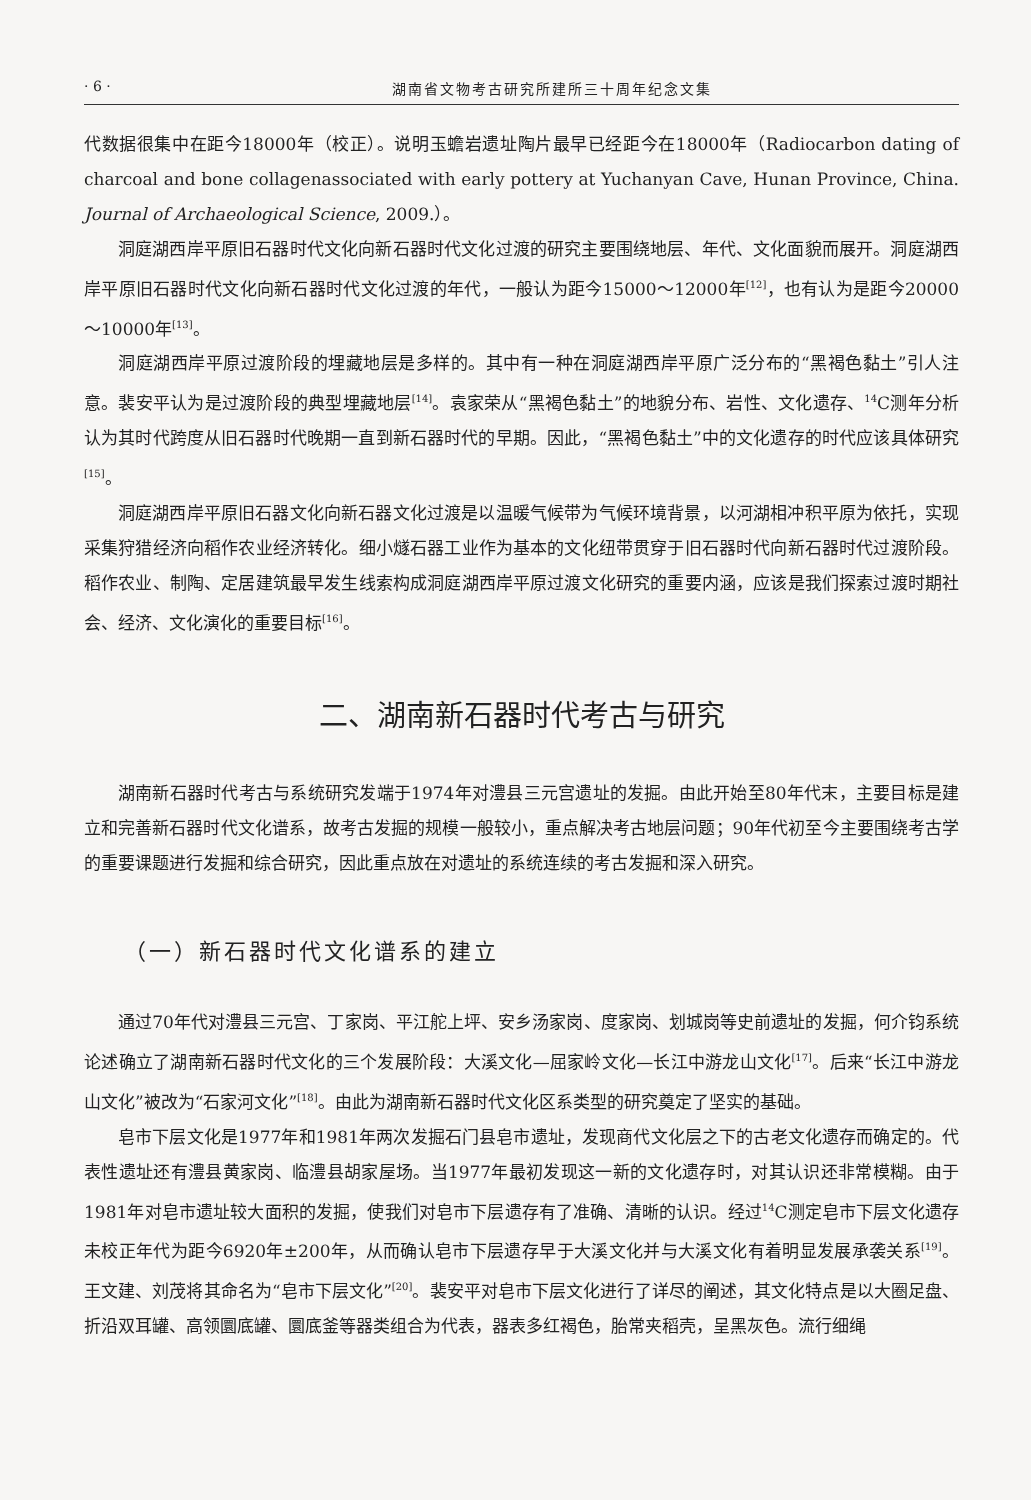· 6 · 湖南省文物考古研究所建所三十周年纪念文集
代数据很集中在距今18000年（校正）。说明玉蟾岩遗址陶片最早已经距今在18000年（Radiocarbon dating of charcoal and bone collagenassociated with early pottery at Yuchanyan Cave, Hunan Province, China. Journal of Archaeological Science, 2009.）。
洞庭湖西岸平原旧石器时代文化向新石器时代文化过渡的研究主要围绕地层、年代、文化面貌而展开。洞庭湖西岸平原旧石器时代文化向新石器时代文化过渡的年代，一般认为距今15000～12000年<sup>[12]</sup>，也有认为是距今20000～10000年<sup>[13]</sup>。
洞庭湖西岸平原过渡阶段的埋藏地层是多样的。其中有一种在洞庭湖西岸平原广泛分布的“黑褐色黏土”引人注意。裴安平认为是过渡阶段的典型埋藏地层<sup>[14]</sup>。袁家荣从“黑褐色黏土”的地貌分布、岩性、文化遗存、<sup>14</sup>C测年分析认为其时代跨度从旧石器时代晚期一直到新石器时代的早期。因此，“黑褐色黏土”中的文化遗存的时代应该具体研究<sup>[15]</sup>。
洞庭湖西岸平原旧石器文化向新石器文化过渡是以温暖气候带为气候环境背景，以河湖相冲积平原为依托，实现采集狩猎经济向稻作农业经济转化。细小燧石器工业作为基本的文化纽带贯穿于旧石器时代向新石器时代过渡阶段。稻作农业、制陶、定居建筑最早发生线索构成洞庭湖西岸平原过渡文化研究的重要内涵，应该是我们探索过渡时期社会、经济、文化演化的重要目标<sup>[16]</sup>。
二、湖南新石器时代考古与研究
湖南新石器时代考古与系统研究发端于1974年对澧县三元宫遗址的发掘。由此开始至80年代末，主要目标是建立和完善新石器时代文化谱系，故考古发掘的规模一般较小，重点解决考古地层问题；90年代初至今主要围绕考古学的重要课题进行发掘和综合研究，因此重点放在对遗址的系统连续的考古发掘和深入研究。
（一）新石器时代文化谱系的建立
通过70年代对澧县三元宫、丁家岗、平江舵上坪、安乡汤家岗、度家岗、划城岗等史前遗址的发掘，何介钧系统论述确立了湖南新石器时代文化的三个发展阶段：大溪文化—屈家岭文化—长江中游龙山文化<sup>[17]</sup>。后来“长江中游龙山文化”被改为“石家河文化”<sup>[18]</sup>。由此为湖南新石器时代文化区系类型的研究奠定了坚实的基础。
皂市下层文化是1977年和1981年两次发掘石门县皂市遗址，发现商代文化层之下的古老文化遗存而确定的。代表性遗址还有澧县黄家岗、临澧县胡家屋场。当1977年最初发现这一新的文化遗存时，对其认识还非常模糊。由于1981年对皂市遗址较大面积的发掘，使我们对皂市下层遗存有了准确、清晰的认识。经过<sup>14</sup>C测定皂市下层文化遗存未校正年代为距今6920年±200年，从而确认皂市下层遗存早于大溪文化并与大溪文化有着明显发展承袭关系<sup>[19]</sup>。王文建、刘茂将其命名为“皂市下层文化”<sup>[20]</sup>。裴安平对皂市下层文化进行了详尽的阐述，其文化特点是以大圈足盘、折沿双耳罐、高领圜底罐、圜底釜等器类组合为代表，器表多红褐色，胎常夹稻壳，呈黑灰色。流行细绳